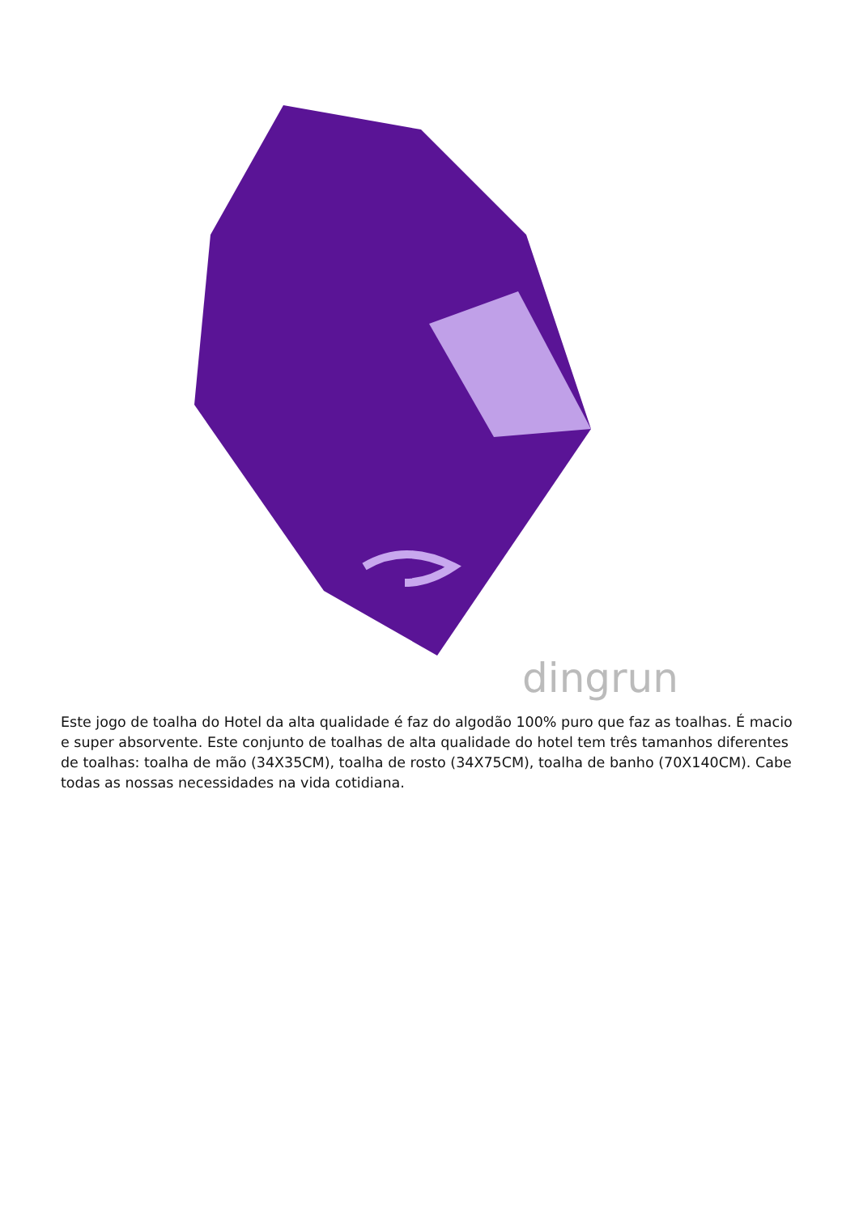dingrun
Este jogo de toalha do Hotel da alta qualidade é faz do algodão 100% puro que faz as toalhas. É macio e super absorvente. Este conjunto de toalhas de alta qualidade do hotel tem três tamanhos diferentes de toalhas: toalha de mão (34X35CM), toalha de rosto (34X75CM), toalha de banho (70X140CM). Cabe todas as nossas necessidades na vida cotidiana.